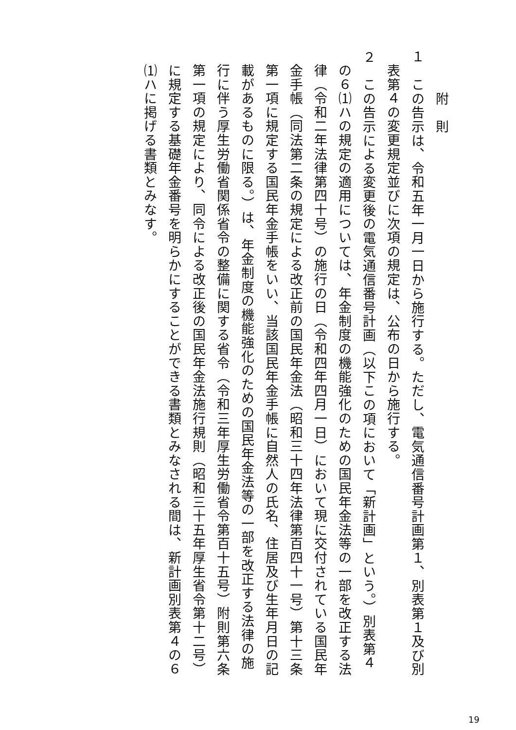附　則
１　この告示は、令和五年一月一日から施行する。ただし、電気通信番号計画第１、別表第１及び別
表第４の変更規定並びに次項の規定は、公布の日から施行する。
２　この告示による変更後の電気通信番号計画（以下この項において「新計画」という。）別表第４
の６⑴ハの規定の適用については、年金制度の機能強化のための国民年金法等の一部を改正する法
律（令和二年法律第四十号）の施行の日（令和四年四月一日）において現に交付されている国民年
金手帳（同法第二条の規定による改正前の国民年金法（昭和三十四年法律第百四十一号）第十三条
第一項に規定する国民年金手帳をいい、当該国民年金手帳に自然人の氏名、住居及び生年月日の記
載があるものに限る。）は、年金制度の機能強化のための国民年金法等の一部を改正する法律の施
行に伴う厚生労働省関係省令の整備に関する省令（令和三年厚生労働省令第百十五号）附則第六条
第一項の規定により、同令による改正後の国民年金法施行規則（昭和三十五年厚生省令第十二号）
に規定する基礎年金番号を明らかにすることができる書類とみなされる間は、新計画別表第４の６
⑴ハに掲げる書類とみなす。
19